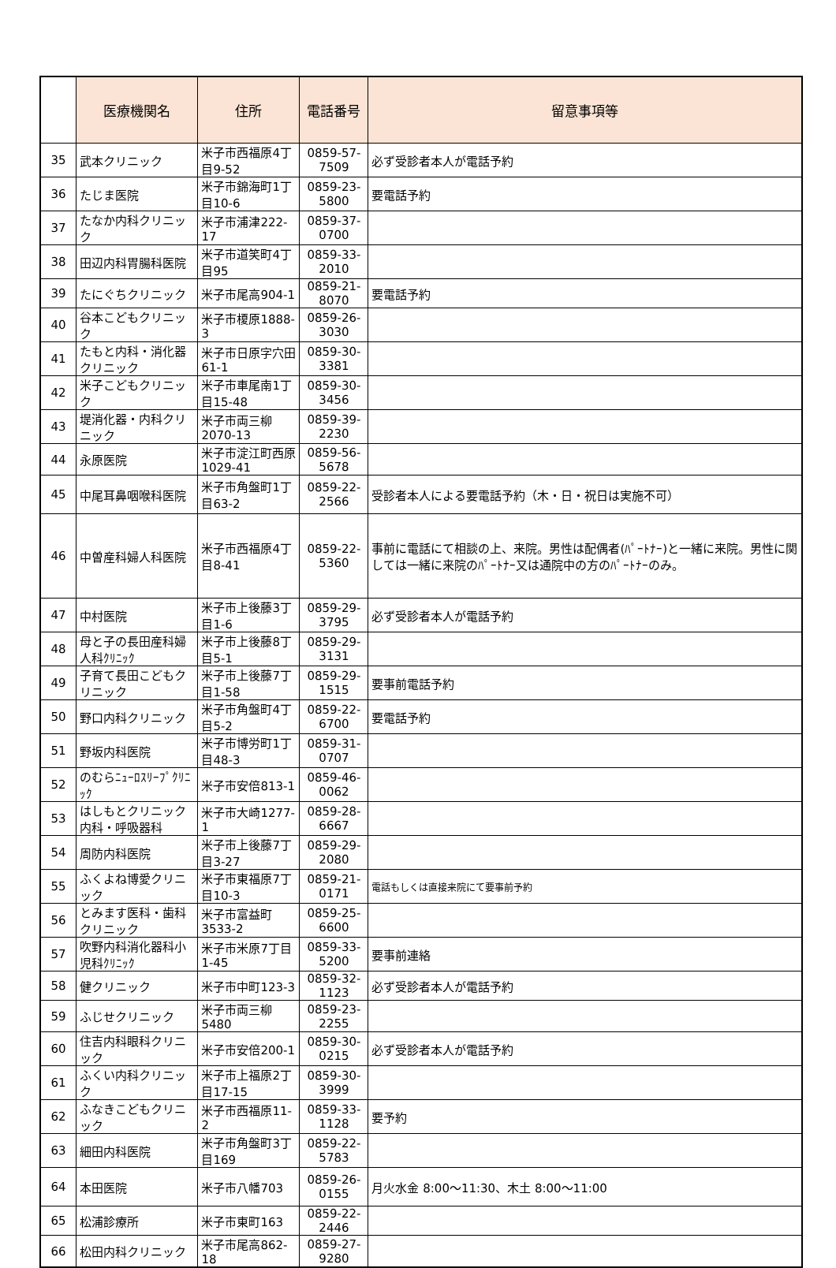| | 医療機関名 | 住所 | 電話番号 | 留意事項等 |
| --- | --- | --- | --- | --- |
| 35 | 武本クリニック | 米子市西福原4丁目9-52 | 0859-57-7509 | 必ず受診者本人が電話予約 |
| 36 | たじま医院 | 米子市錦海町1丁目10-6 | 0859-23-5800 | 要電話予約 |
| 37 | たなか内科クリニック | 米子市浦津222-17 | 0859-37-0700 | |
| 38 | 田辺内科胃腸科医院 | 米子市道笑町4丁目95 | 0859-33-2010 | |
| 39 | たにぐちクリニック | 米子市尾高904-1 | 0859-21-8070 | 要電話予約 |
| 40 | 谷本こどもクリニック | 米子市榎原1888-3 | 0859-26-3030 | |
| 41 | たもと内科・消化器クリニック | 米子市日原字穴田61-1 | 0859-30-3381 | |
| 42 | 米子こどもクリニック | 米子市車尾南1丁目15-48 | 0859-30-3456 | |
| 43 | 堤消化器・内科クリニック | 米子市両三柳2070-13 | 0859-39-2230 | |
| 44 | 永原医院 | 米子市淀江町西原1029-41 | 0859-56-5678 | |
| 45 | 中尾耳鼻咽喉科医院 | 米子市角盤町1丁目63-2 | 0859-22-2566 | 受診者本人による要電話予約（木・日・祝日は実施不可） |
| 46 | 中曽産科婦人科医院 | 米子市西福原4丁目8-41 | 0859-22-5360 | 事前に電話にて相談の上、来院。男性は配偶者(ﾊﾟｰﾄﾅｰ)と一緒に来院。男性に関しては一緒に来院のﾊﾟｰﾄﾅｰ又は通院中の方のﾊﾟｰﾄﾅｰのみ。 |
| 47 | 中村医院 | 米子市上後藤3丁目1-6 | 0859-29-3795 | 必ず受診者本人が電話予約 |
| 48 | 母と子の長田産科婦人科ｸﾘﾆｯｸ | 米子市上後藤8丁目5-1 | 0859-29-3131 | |
| 49 | 子育て長田こどもクリニック | 米子市上後藤7丁目1-58 | 0859-29-1515 | 要事前電話予約 |
| 50 | 野口内科クリニック | 米子市角盤町4丁目5-2 | 0859-22-6700 | 要電話予約 |
| 51 | 野坂内科医院 | 米子市博労町1丁目48-3 | 0859-31-0707 | |
| 52 | のむらﾆｭｰﾛｽﾘｰﾌﾟｸﾘﾆｯｸ | 米子市安倍813-1 | 0859-46-0062 | |
| 53 | はしもとクリニック内科・呼吸器科 | 米子市大崎1277-1 | 0859-28-6667 | |
| 54 | 周防内科医院 | 米子市上後藤7丁目3-27 | 0859-29-2080 | |
| 55 | ふくよね博愛クリニック | 米子市東福原7丁目10-3 | 0859-21-0171 | 電話もしくは直接来院にて要事前予約 |
| 56 | とみます医科・歯科クリニック | 米子市富益町3533-2 | 0859-25-6600 | |
| 57 | 吹野内科消化器科小児科ｸﾘﾆｯｸ | 米子市米原7丁目1-45 | 0859-33-5200 | 要事前連絡 |
| 58 | 健クリニック | 米子市中町123-3 | 0859-32-1123 | 必ず受診者本人が電話予約 |
| 59 | ふじせクリニック | 米子市両三柳5480 | 0859-23-2255 | |
| 60 | 住吉内科眼科クリニック | 米子市安倍200-1 | 0859-30-0215 | 必ず受診者本人が電話予約 |
| 61 | ふくい内科クリニック | 米子市上福原2丁目17-15 | 0859-30-3999 | |
| 62 | ふなきこどもクリニック | 米子市西福原11-2 | 0859-33-1128 | 要予約 |
| 63 | 細田内科医院 | 米子市角盤町3丁目169 | 0859-22-5783 | |
| 64 | 本田医院 | 米子市八幡703 | 0859-26-0155 | 月火水金 8:00～11:30、木土 8:00～11:00 |
| 65 | 松浦診療所 | 米子市東町163 | 0859-22-2446 | |
| 66 | 松田内科クリニック | 米子市尾高862-18 | 0859-27-9280 | |